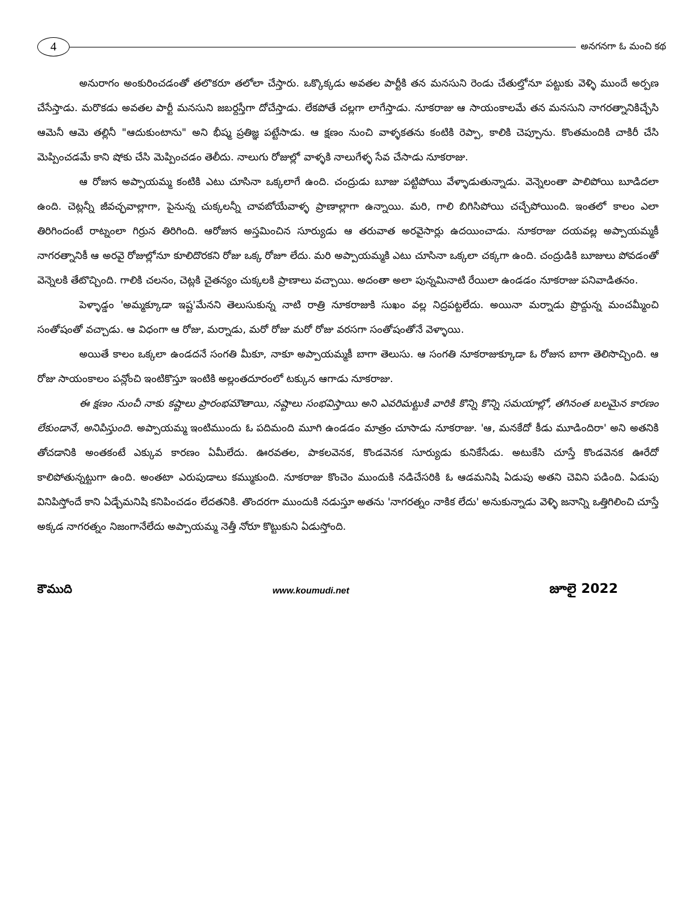4
అనగనగా ఓ మంచి కథ
అనురాగం అంకురించడంతో తలొకరూ తలోలా చేస్తారు. ఒక్కొక్కడు అవతల పార్టీకి తన మనసుని రెండు చేతుల్తోనూ పట్టుకు వెళ్ళి ముందే అర్పణ చేసేస్తాడు. మరొకడు అవతల పార్టీ మనసుని జబర్దస్తీగా దోచేస్తాడు. లేకపోతే చల్లగా లాగేస్తాడు. నూకరాజు ఆ సాయంకాలమే తన మనసుని నాగరత్నానికిచ్చేసి ఆమెనీ ఆమె తల్లినీ "ఆదుకుంటాను" అని భీష్మ ప్రతిజ్ఞ పట్టేసాడు. ఆ క్షణం నుంచి వాళ్ళకతను కంటికి రెప్పా, కాలికి చెప్పూను. కొంతమందికి చాకిరీ చేసి మెప్పించడమే కాని షోకు చేసి మెప్పించడం తెలీదు. నాలుగు రోజుల్లో వాళ్ళకి నాలుగేళ్ళ సేవ చేసాడు నూకరాజు.
ఆ రోజున అప్పాయమ్మ కంటికి ఎటు చూసినా ఒక్కలాగే ఉంది. చంద్రుడు బూజు పట్టిపోయి వేళ్ళాడుతున్నాడు. వెన్నెలంతా పాలిపోయి బూడిదలా ఉంది. చెట్లన్నీ జీవచ్ఛవాల్లాగా, పైనున్న చుక్కలన్నీ చావబోయేవాళ్ళ ప్రాణాల్లాగా ఉన్నాయి. మరి, గాలి బిగిసిపోయి చచ్చేపోయింది. ఇంతలో కాలం ఎలా తిరిగిందంటే రాట్నంలా గిర్రున తిరిగింది. ఆరోజున అస్తమించిన సూర్యుడు ఆ తరువాత అరవైసార్లు ఉదయించాడు. నూకరాజు దయవల్ల అప్పాయమ్మకీ నాగరత్నానికీ ఆ అరవై రోజుల్లోనూ కూలిదొరకని రోజు ఒక్క రోజూ లేదు. మరి అప్పాయమ్మకి ఎటు చూసినా ఒక్కలా చక్కగా ఉంది. చంద్రుడికి బూజులు పోవడంతో వెన్నెలకి తేటొచ్చింది. గాలికి చలనం, చెట్లకి చైతన్యం చుక్కలకి ప్రాణాలు వచ్చాయి. అదంతా అలా పున్నమినాటి రేయిలా ఉండడం నూకరాజు పనివాడితనం.
పెళ్ళాడ్డం 'అమ్మక్కూడా ఇష్ట'మేనని తెలుసుకున్న నాటి రాత్రి నూకరాజుకి సుఖం వల్ల నిద్రపట్టలేదు. అయినా మర్నాడు ప్రొద్దున్న మంచమ్మీంచి సంతోషంతో వచ్చాడు. ఆ విధంగా ఆ రోజు, మర్నాడు, మరో రోజు మరో రోజు వరసగా సంతోషంతోనే వెళ్ళాయి.
అయితే కాలం ఒక్కలా ఉండదనే సంగతి మీకూ, నాకూ అప్పాయమ్మకీ బాగా తెలుసు. ఆ సంగతి నూకరాజుక్కూడా ఓ రోజున బాగా తెలిసొచ్చింది. ఆ రోజు సాయంకాలం పన్లోంచి ఇంటికొస్తూ ఇంటికి అల్లంతదూరంలో టక్కున ఆగాడు నూకరాజు.
ఈ క్షణం నుంచీ నాకు కష్టాలు ప్రారంభమౌతాయి, నష్టాలు సంభవిస్తాయి అని ఎవరిమట్టుకి వారికి కొన్ని కొన్ని సమయాల్లో, తగినంత బలమైన కారణం లేకుండానే, అనిపిస్తుంది. అప్పాయమ్మ ఇంటిముందు ఓ పదిమంది మూగి ఉండడం మాత్రం చూసాడు నూకరాజు. 'ఆ, మనకేదో కీడు మూడిందిరా' అని అతనికి తోచడానికి అంతకంటే ఎక్కువ కారణం ఏమీలేదు. ఊరవతల, పాకలవెనక, కొండవెనక సూర్యుడు కునికేసేడు. అటుకేసి చూస్తే కొండవెనక ఊరేదో కాలిపోతున్నట్టుగా ఉంది. అంతటా ఎరుపుడాలు కమ్ముకుంది. నూకరాజు కొంచెం ముందుకి నడిచేసరికి ఓ ఆడమనిషి ఏడుపు అతని చెవిని పడింది. ఏడుపు వినిపిస్తోందే కాని ఏడ్చేమనిషి కనిపించడం లేదతనికి. తొందరగా ముందుకి నడుస్తూ అతను 'నాగరత్నం నాకిక లేదు' అనుకున్నాడు వెళ్ళి జనాన్ని ఒత్తిగిలించి చూస్తే అక్కడ నాగరత్నం నిజంగానేలేదు అప్పాయమ్మ నెత్తీ నోరూ కొట్టుకుని ఏడుస్తోంది.
కౌముది www.koumudi.net జూలై 2022